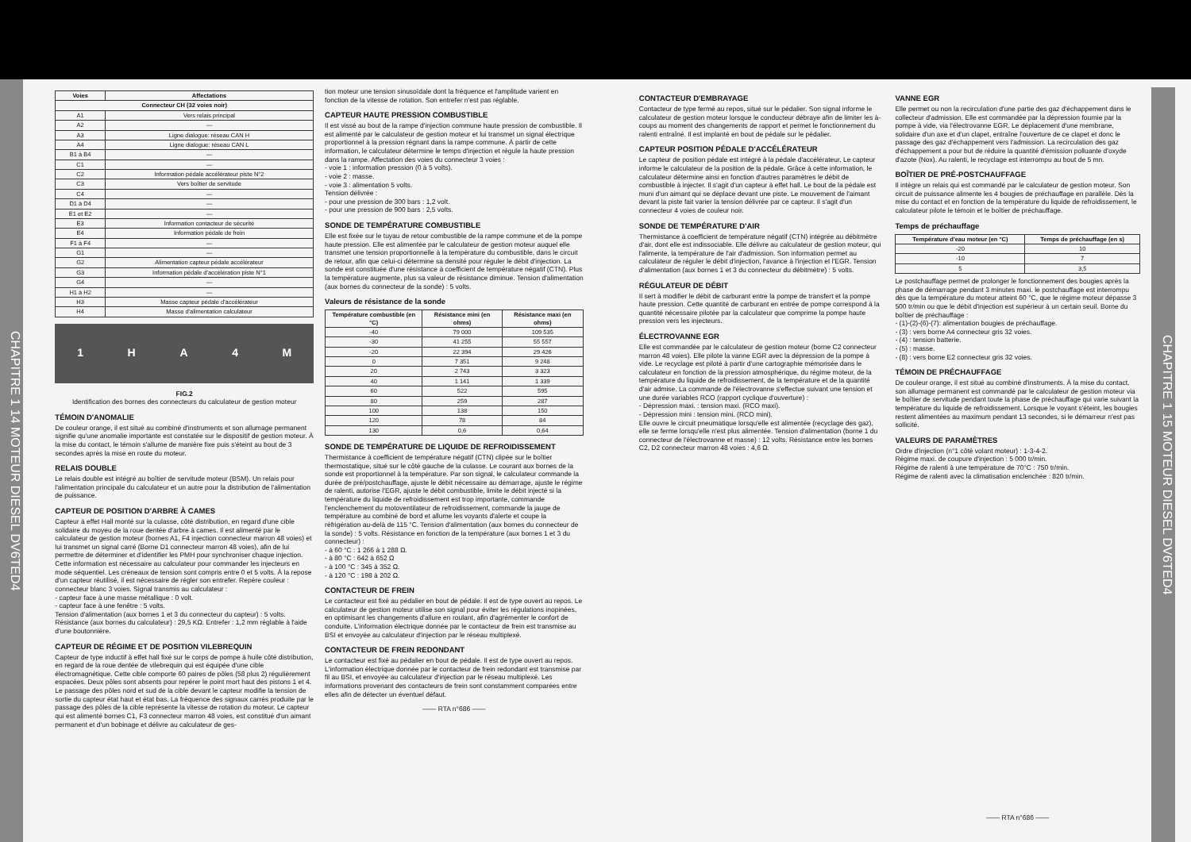CHAPITRE 1 14 MOTEUR DIESEL DV6TED4
| Voies | Affectations |
| --- | --- |
| Connecteur CH (32 voies noir) | |
| A1 | Vers relais principal |
| A2 | — |
| A3 | Ligne dialogue: réseau CAN H |
| A4 | Ligne dialogue: réseau CAN L |
| B1 à B4 | — |
| C1 | — |
| C2 | Information pédale accélérateur piste N°2 |
| C3 | Vers boîtier de servitude |
| C4 | — |
| D1 à D4 | — |
| E1 et E2 | — |
| E3 | Information contacteur de sécurité |
| E4 | Information pédale de frein |
| F1 à F4 | — |
| G1 | — |
| G2 | Alimentation capteur pédale accélérateur |
| G3 | Information pédale d'accélération piste N°1 |
| G4 | — |
| H1 à H2 | — |
| H3 | Masse capteur pédale d'accélérateur |
| H4 | Masse d'alimentation calculateur |
1 H A 4 M
FIG.2
Identification des bornes des connecteurs du calculateur de gestion moteur
TÉMOIN D'ANOMALIE
De couleur orange, il est situé au combiné d'instruments et son allumage permanent signifie qu'une anomalie importante est constatée sur le dispositif de gestion moteur. À la mise du contact, le témoin s'allume de manière fixe puis s'éteint au bout de 3 secondes après la mise en route du moteur.
RELAIS DOUBLE
Le relais double est intégré au boîtier de servitude moteur (BSM). Un relais pour l'alimentation principale du calculateur et un autre pour la distribution de l'alimentation de puissance.
CAPTEUR DE POSITION D'ARBRE À CAMES
Capteur à effet Hall monté sur la culasse, côté distribution, en regard d'une cible solidaire du moyeu de la roue dentée d'arbre à cames. Il est alimenté par le calculateur de gestion moteur (bornes A1, F4 injection connecteur marron 48 voies) et lui transmet un signal carré (Borne D1 connecteur marron 48 voies), afin de lui permettre de déterminer et d'identifier les PMH pour synchroniser chaque injection. Cette information est nécessaire au calculateur pour commander les injecteurs en mode séquentiel. Les créneaux de tension sont compris entre 0 et 5 volts. À la repose d'un capteur réutilisé, il est nécessaire de régler son entrefer. Repère couleur : connecteur blanc 3 voies. Signal transmis au calculateur :
- capteur face à une masse métallique : 0 volt.
- capteur face à une fenêtre : 5 volts.
Tension d'alimentation (aux bornes 1 et 3 du connecteur du capteur) : 5 volts. Résistance (aux bornes du calculateur) : 29,5 KΩ. Entrefer : 1,2 mm réglable à l'aide d'une boutonnière.
CAPTEUR DE RÉGIME ET DE POSITION VILEBREQUIN
Capteur de type inductif à effet hall fixé sur le corps de pompe à huile côté distribution, en regard de la roue dentée de vilebrequin qui est équipée d'une cible électromagnétique. Cette cible comporte 60 paires de pôles (58 plus 2) régulièrement espacées. Deux pôles sont absents pour repérer le point mort haut des pistons 1 et 4. Le passage des pôles nord et sud de la cible devant le capteur modifie la tension de sortie du capteur état haut et état bas. La fréquence des signaux carrés produite par le passage des pôles de la cible représente la vitesse de rotation du moteur. Le capteur qui est alimenté bornes C1, F3 connecteur marron 48 voies, est constitué d'un aimant permanent et d'un bobinage et délivre au calculateur de ges-
tion moteur une tension sinusoïdale dont la fréquence et l'amplitude varient en fonction de la vitesse de rotation. Son entrefer n'est pas réglable.
CAPTEUR HAUTE PRESSION COMBUSTIBLE
Il est vissé au bout de la rampe d'injection commune haute pression de combustible. Il est alimenté par le calculateur de gestion moteur et lui transmet un signal électrique proportionnel à la pression régnant dans la rampe commune. À partir de cette information, le calculateur détermine le temps d'injection et régule la haute pression dans la rampe. Affectation des voies du connecteur 3 voies :
- voie 1 : information pression (0 à 5 volts).
- voie 2 : masse.
- voie 3 : alimentation 5 volts.
Tension délivrée :
- pour une pression de 300 bars : 1,2 volt.
- pour une pression de 900 bars : 2,5 volts.
SONDE DE TEMPÉRATURE COMBUSTIBLE
Elle est fixée sur le tuyau de retour combustible de la rampe commune et de la pompe haute pression. Elle est alimentée par le calculateur de gestion moteur auquel elle transmet une tension proportionnelle à la température du combustible, dans le circuit de retour, afin que celui-ci détermine sa densité pour réguler le débit d'injection. La sonde est constituée d'une résistance à coefficient de température négatif (CTN). Plus la température augmente, plus sa valeur de résistance diminue. Tension d'alimentation (aux bornes du connecteur de la sonde) : 5 volts.
Valeurs de résistance de la sonde
| Température combustible (en °C) | Résistance mini (en ohms) | Résistance maxi (en ohms) |
| --- | --- | --- |
| -40 | 79 000 | 109 535 |
| -30 | 41 255 | 55 557 |
| -20 | 22 394 | 29 426 |
| 0 | 7 351 | 9 248 |
| 20 | 2 743 | 3 323 |
| 40 | 1 141 | 1 339 |
| 60 | 522 | 595 |
| 80 | 259 | 287 |
| 100 | 138 | 150 |
| 120 | 78 | 84 |
| 130 | 0,6 | 0,64 |
SONDE DE TEMPÉRATURE DE LIQUIDE DE REFROIDISSEMENT
Thermistance à coefficient de température négatif (CTN) clipée sur le boîtier thermostatique, situé sur le côté gauche de la culasse. Le courant aux bornes de la sonde est proportionnel à la température. Par son signal, le calculateur commande la durée de pré/postchauffage, ajuste le débit nécessaire au démarrage, ajuste le régime de ralenti, autorise l'EGR, ajuste le débit combustible, limite le débit injecté si la température du liquide de refroidissement est trop importante, commande l'enclenchement du motoventilateur de refroidissement, commande la jauge de température au combiné de bord et allume les voyants d'alerte et coupe la réfrigération au-delà de 115 °C. Tension d'alimentation (aux bornes du connecteur de la sonde) : 5 volts. Résistance en fonction de la température (aux bornes 1 et 3 du connecteur) :
- à 60 °C : 1 266 à 1 288 Ω.
- à 80 °C : 642 à 652 Ω
- à 100 °C : 345 à 352 Ω.
- à 120 °C : 198 à 202 Ω.
CONTACTEUR DE FREIN
Le contacteur est fixé au pédalier en bout de pédale. Il est de type ouvert au repos. Le calculateur de gestion moteur utilise son signal pour éviter les régulations inopinées, en optimisant les changements d'allure en roulant, afin d'agrémenter le confort de conduite. L'information électrique donnée par le contacteur de frein est transmise au BSI et envoyée au calculateur d'injection par le réseau multiplexé.
CONTACTEUR DE FREIN REDONDANT
Le contacteur est fixé au pédalier en bout de pédale. Il est de type ouvert au repos. L'information électrique donnée par le contacteur de frein redondant est transmise par fil au BSI, et envoyée au calculateur d'injection par le réseau multiplexé. Les informations provenant des contacteurs de frein sont constamment comparées entre elles afin de détecter un éventuel défaut.
—— RTA n°686 ——
CONTACTEUR D'EMBRAYAGE
Contacteur de type fermé au repos, situé sur le pédalier. Son signal informe le calculateur de gestion moteur lorsque le conducteur débraye afin de limiter les à-coups au moment des changements de rapport et permet le fonctionnement du ralenti entraîné. Il est implanté en bout de pédale sur le pédalier.
CAPTEUR POSITION PÉDALE D'ACCÉLÉRATEUR
Le capteur de position pédale est intégré à la pédale d'accélérateur. Le capteur informe le calculateur de la position de la pédale. Grâce à cette information, le calculateur détermine ainsi en fonction d'autres paramètres le débit de combustible à injecter. Il s'agit d'un capteur à effet hall. Le bout de la pédale est muni d'un aimant qui se déplace devant une piste. Le mouvement de l'aimant devant la piste fait varier la tension délivrée par ce capteur. Il s'agit d'un connecteur 4 voies de couleur noir.
SONDE DE TEMPÉRATURE D'AIR
Thermistance à coefficient de température négatif (CTN) intégrée au débitmètre d'air, dont elle est indissociable. Elle délivre au calculateur de gestion moteur, qui l'alimente, la température de l'air d'admission. Son information permet au calculateur de réguler le débit d'injection, l'avance à l'injection et l'EGR. Tension d'alimentation (aux bornes 1 et 3 du connecteur du débitmètre) : 5 volts.
RÉGULATEUR DE DÉBIT
Il sert à modifier le débit de carburant entre la pompe de transfert et la pompe haute pression. Cette quantité de carburant en entrée de pompe correspond à la quantité nécessaire pilotée par la calculateur que comprime la pompe haute pression vers les injecteurs.
ÉLECTROVANNE EGR
Elle est commandée par le calculateur de gestion moteur (borne C2 connecteur marron 48 voies). Elle pilote la vanne EGR avec la dépression de la pompe à vide. Le recyclage est piloté à partir d'une cartographie mémorisée dans le calculateur en fonction de la pression atmosphérique, du régime moteur, de la température du liquide de refroidissement, de la température et de la quantité d'air admise. La commande de l'électrovanne s'effectue suivant une tension et une durée variables RCO (rapport cyclique d'ouverture) :
- Dépression maxi. : tension maxi. (RCO maxi).
- Dépression mini : tension mini. (RCO mini).
Elle ouvre le circuit pneumatique lorsqu'elle est alimentée (recyclage des gaz), elle se ferme lorsqu'elle n'est plus alimentée. Tension d'alimentation (borne 1 du connecteur de l'électrovanne et masse) : 12 volts. Résistance entre les bornes C2, D2 connecteur marron 48 voies : 4,6 Ω.
VANNE EGR
Elle permet ou non la recirculation d'une partie des gaz d'échappement dans le collecteur d'admission. Elle est commandée par la dépression fournie par la pompe à vide, via l'électrovanne EGR. Le déplacement d'une membrane, solidaire d'un axe et d'un clapet, entraîne l'ouverture de ce clapet et donc le passage des gaz d'échappement vers l'admission. La recirculation des gaz d'échappement a pour but de réduire la quantité d'émission polluante d'oxyde d'azote (Nox). Au ralenti, le recyclage est interrompu au bout de 5 mn.
BOÎTIER DE PRÉ-POSTCHAUFFAGE
Il intègre un relais qui est commandé par le calculateur de gestion moteur. Son circuit de puissance alimente les 4 bougies de préchauffage en parallèle. Dès la mise du contact et en fonction de la température du liquide de refroidissement, le calculateur pilote le témoin et le boîtier de préchauffage.
Temps de préchauffage
| Température d'eau moteur (en °C) | Temps de préchauffage (en s) |
| --- | --- |
| -20 | 10 |
| -10 | 7 |
| 5 | 3,5 |
Le postchauffage permet de prolonger le fonctionnement des bougies après la phase de démarrage pendant 3 minutes maxi. le postchauffage est interrompu dès que la température du moteur atteint 60 °C, que le régime moteur dépasse 3 500 tr/min ou que le débit d'injection est supérieur à un certain seuil. Borne du boîtier de préchauffage :
- (1)-(2)-(6)-(7): alimentation bougies de préchauffage.
- (3) : vers borne A4 connecteur gris 32 voies.
- (4) : tension batterie.
- (5) : masse.
- (8) : vers borne E2 connecteur gris 32 voies.
TÉMOIN DE PRÉCHAUFFAGE
De couleur orange, il est situé au combiné d'instruments. À la mise du contact, son allumage permanent est commandé par le calculateur de gestion moteur via le boîtier de servitude pendant toute la phase de préchauffage qui varie suivant la température du liquide de refroidissement. Lorsque le voyant s'éteint, les bougies restent alimentées au maximum pendant 13 secondes, si le démarreur n'est pas sollicité.
VALEURS DE PARAMÈTRES
Ordre d'injection (n°1 côté volant moteur) : 1-3-4-2.
Régime maxi. de coupure d'injection : 5 000 tr/min.
Régime de ralenti à une température de 70°C : 750 tr/min.
Régime de ralenti avec la climatisation enclenchée : 820 tr/min.
—— RTA n°686 ——
CHAPITRE 1 15 MOTEUR DIESEL DV6TED4